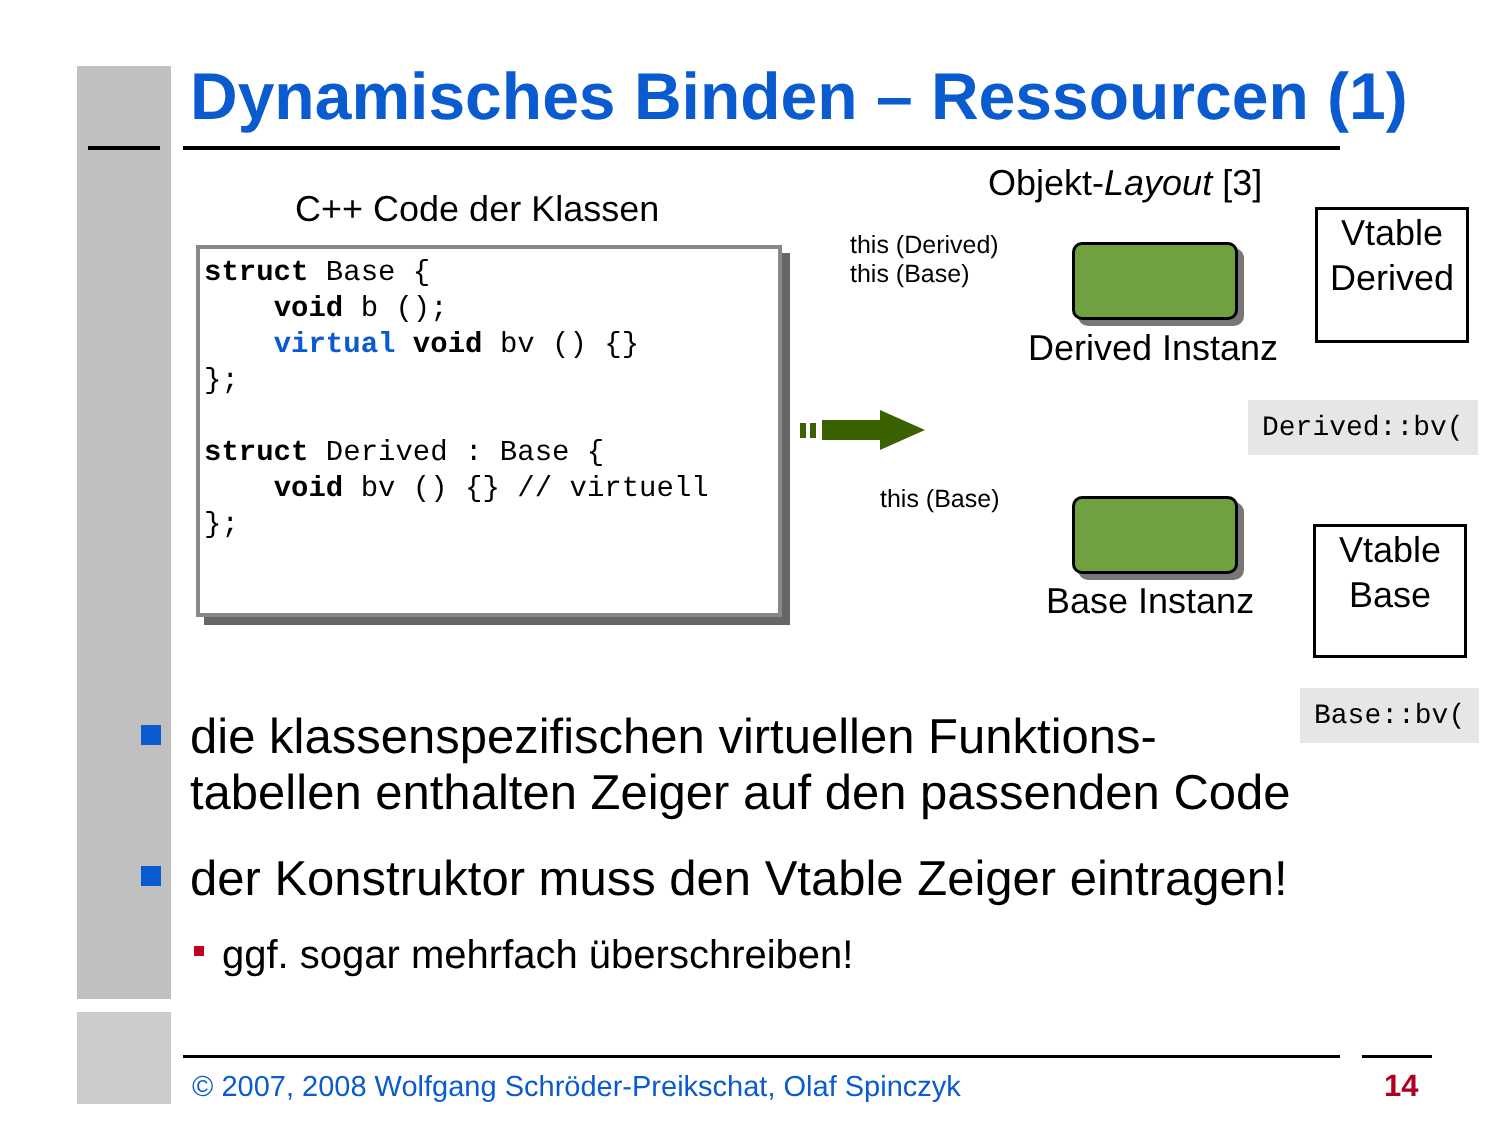Dynamisches Binden – Ressourcen (1)
C++ Code der Klassen
struct Base { void b (); virtual void bv () {} }; struct Derived : Base { void bv () {} // virtuell };
Objekt-Layout [3]
this (Derived)
this (Base)
Derived Instanz
Vtable
Derived
Derived::bv(
this (Base)
Base Instanz
Vtable
Base
Base::bv(
die klassenspezifischen virtuellen Funktions-
tabellen enthalten Zeiger auf den passenden Code
der Konstruktor muss den Vtable Zeiger eintragen!
ggf. sogar mehrfach überschreiben!
© 2007, 2008 Wolfgang Schröder-Preikschat, Olaf Spinczyk
14